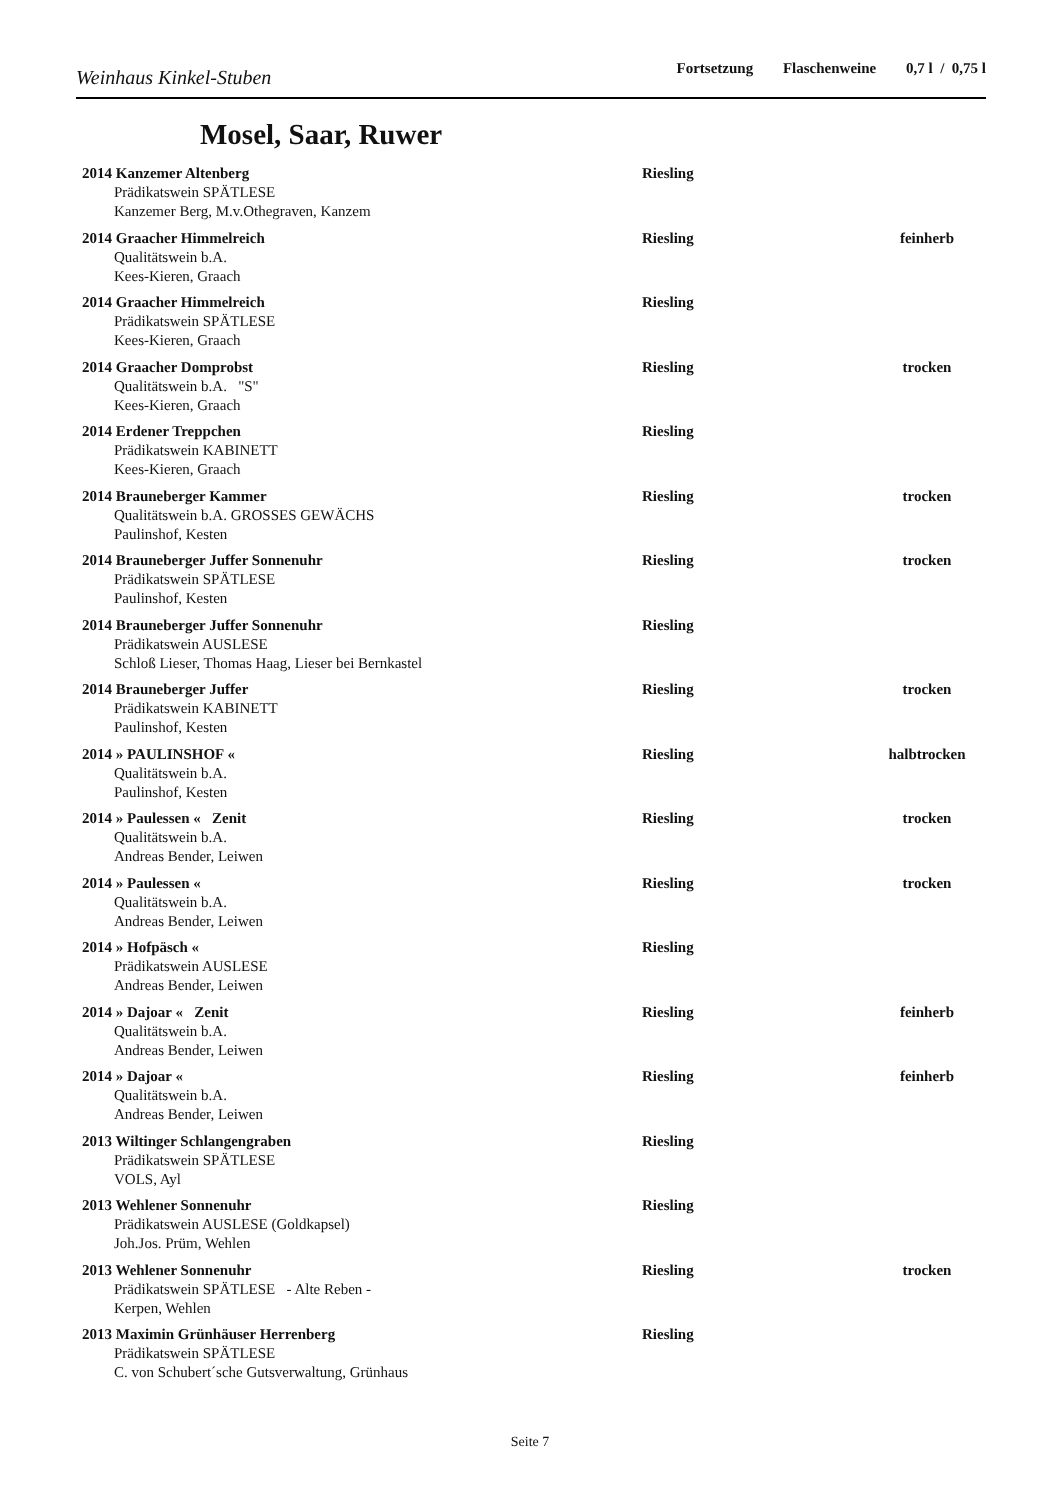Weinhaus Kinkel-Stuben
Fortsetzung Flaschenweine 0,7 l / 0,75 l
Mosel, Saar, Ruwer
2014 Kanzemer Altenberg Riesling
Prädikatswein SPÄTLESE
Kanzemer Berg, M.v.Othegraven, Kanzem
2014 Graacher Himmelreich Riesling feinherb
Qualitätswein b.A.
Kees-Kieren, Graach
2014 Graacher Himmelreich Riesling
Prädikatswein SPÄTLESE
Kees-Kieren, Graach
2014 Graacher Domprobst Riesling trocken
Qualitätswein b.A. "S"
Kees-Kieren, Graach
2014 Erdener Treppchen Riesling
Prädikatswein KABINETT
Kees-Kieren, Graach
2014 Brauneberger Kammer Riesling trocken
Qualitätswein b.A. GROSSES GEWÄCHS
Paulinshof, Kesten
2014 Brauneberger Juffer Sonnenuhr Riesling trocken
Prädikatswein SPÄTLESE
Paulinshof, Kesten
2014 Brauneberger Juffer Sonnenuhr Riesling
Prädikatswein AUSLESE
Schloß Lieser, Thomas Haag, Lieser bei Bernkastel
2014 Brauneberger Juffer Riesling trocken
Prädikatswein KABINETT
Paulinshof, Kesten
2014 » PAULINSHOF « Riesling halbtrocken
Qualitätswein b.A.
Paulinshof, Kesten
2014 » Paulessen « Zenit Riesling trocken
Qualitätswein b.A.
Andreas Bender, Leiwen
2014 » Paulessen « Riesling trocken
Qualitätswein b.A.
Andreas Bender, Leiwen
2014 » Hofpäsch « Riesling
Prädikatswein AUSLESE
Andreas Bender, Leiwen
2014 » Dajoar « Zenit Riesling feinherb
Qualitätswein b.A.
Andreas Bender, Leiwen
2014 » Dajoar « Riesling feinherb
Qualitätswein b.A.
Andreas Bender, Leiwen
2013 Wiltinger Schlangengraben Riesling
Prädikatswein SPÄTLESE
VOLS, Ayl
2013 Wehlener Sonnenuhr Riesling
Prädikatswein AUSLESE (Goldkapsel)
Joh.Jos. Prüm, Wehlen
2013 Wehlener Sonnenuhr Riesling trocken
Prädikatswein SPÄTLESE - Alte Reben -
Kerpen, Wehlen
2013 Maximin Grünhäuser Herrenberg Riesling
Prädikatswein SPÄTLESE
C. von Schubert´sche Gutsverwaltung, Grünhaus
Seite 7